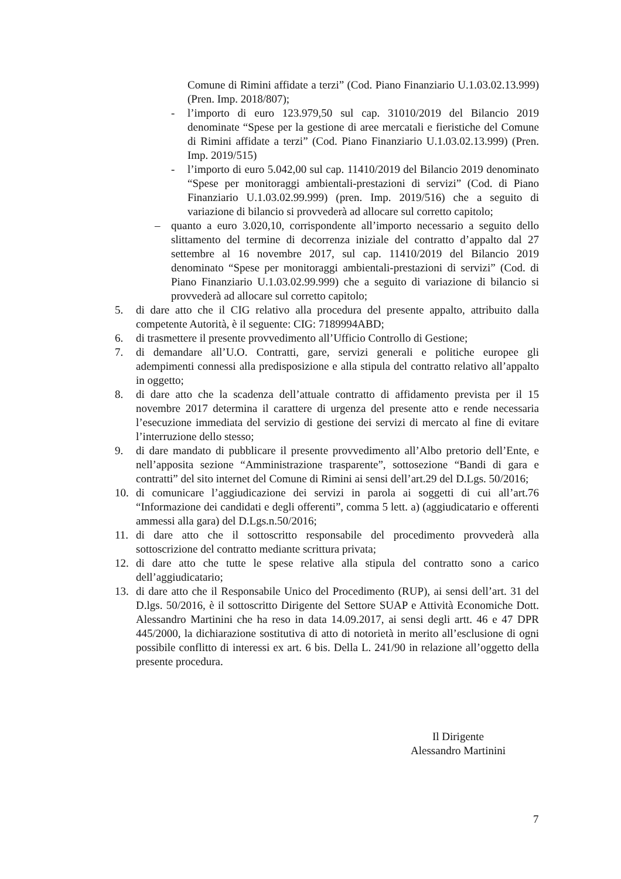Comune di Rimini affidate a terzi” (Cod. Piano Finanziario U.1.03.02.13.999) (Pren. Imp. 2018/807);
- l’importo di euro 123.979,50 sul cap. 31010/2019 del Bilancio 2019 denominate “Spese per la gestione di aree mercatali e fieristiche del Comune di Rimini affidate a terzi” (Cod. Piano Finanziario U.1.03.02.13.999) (Pren. Imp. 2019/515)
- l’importo di euro 5.042,00 sul cap. 11410/2019 del Bilancio 2019 denominato “Spese per monitoraggi ambientali-prestazioni di servizi” (Cod. di Piano Finanziario U.1.03.02.99.999) (pren. Imp. 2019/516) che a seguito di variazione di bilancio si provvederà ad allocare sul corretto capitolo;
– quanto a euro 3.020,10, corrispondente all’importo necessario a seguito dello slittamento del termine di decorrenza iniziale del contratto d’appalto dal 27 settembre al 16 novembre 2017, sul cap. 11410/2019 del Bilancio 2019 denominato “Spese per monitoraggi ambientali-prestazioni di servizi” (Cod. di Piano Finanziario U.1.03.02.99.999) che a seguito di variazione di bilancio si provvederà ad allocare sul corretto capitolo;
5. di dare atto che il CIG relativo alla procedura del presente appalto, attribuito dalla competente Autorità, è il seguente: CIG: 7189994ABD;
6. di trasmettere il presente provvedimento all’Ufficio Controllo di Gestione;
7. di demandare all’U.O. Contratti, gare, servizi generali e politiche europee gli adempimenti connessi alla predisposizione e alla stipula del contratto relativo all’appalto in oggetto;
8. di dare atto che la scadenza dell’attuale contratto di affidamento prevista per il 15 novembre 2017 determina il carattere di urgenza del presente atto e rende necessaria l’esecuzione immediata del servizio di gestione dei servizi di mercato al fine di evitare l’interruzione dello stesso;
9. di dare mandato di pubblicare il presente provvedimento all’Albo pretorio dell’Ente, e nell’apposita sezione “Amministrazione trasparente”, sottosezione “Bandi di gara e contratti” del sito internet del Comune di Rimini ai sensi dell’art.29 del D.Lgs. 50/2016;
10. di comunicare l’aggiudicazione dei servizi in parola ai soggetti di cui all’art.76 “Informazione dei candidati e degli offerenti”, comma 5 lett. a) (aggiudicatario e offerenti ammessi alla gara) del D.Lgs.n.50/2016;
11. di dare atto che il sottoscritto responsabile del procedimento provvederà alla sottoscrizione del contratto mediante scrittura privata;
12. di dare atto che tutte le spese relative alla stipula del contratto sono a carico dell’aggiudicatario;
13. di dare atto che il Responsabile Unico del Procedimento (RUP), ai sensi dell’art. 31 del D.lgs. 50/2016, è il sottoscritto Dirigente del Settore SUAP e Attività Economiche Dott. Alessandro Martinini che ha reso in data 14.09.2017, ai sensi degli artt. 46 e 47 DPR 445/2000, la dichiarazione sostitutiva di atto di notorietà in merito all’esclusione di ogni possibile conflitto di interessi ex art. 6 bis. Della L. 241/90 in relazione all’oggetto della presente procedura.
Il Dirigente
Alessandro Martinini
7